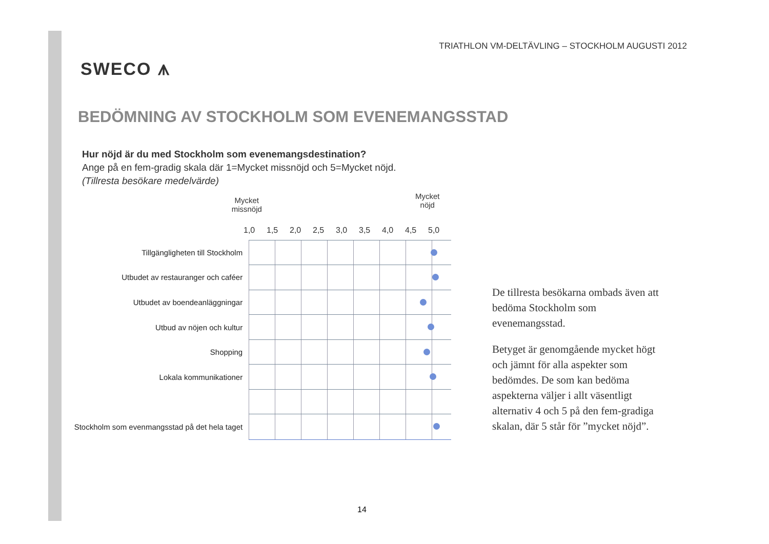SWECO ⩚
TRIATHLON VM-DELTÄVLING – STOCKHOLM AUGUSTI 2012
BEDÖMNING AV STOCKHOLM SOM EVENEMANGSSTAD
Hur nöjd är du med Stockholm som evenemangsdestination?
Ange på en fem-gradig skala där 1=Mycket missnöjd och 5=Mycket nöjd.
(Tillresta besökare medelvärde)
Mycket
missnöjd Mycket
nöjd
1,0 1,5 2,0 2,5 3,0 3,5 4,0 4,5 5,0
Tillgängligheten till Stockholm
Utbudet av restauranger och caféer
Utbudet av boendeanläggningar
Utbud av nöjen och kultur
Shopping
Lokala kommunikationer
Stockholm som evenmangsstad på det hela taget
De tillresta besökarna ombads även att bedöma Stockholm som evenemangsstad.
Betyget är genomgående mycket högt och jämnt för alla aspekter som bedömdes. De som kan bedöma aspekterna väljer i allt väsentligt alternativ 4 och 5 på den fem-gradiga skalan, där 5 står för ”mycket nöjd”.
14